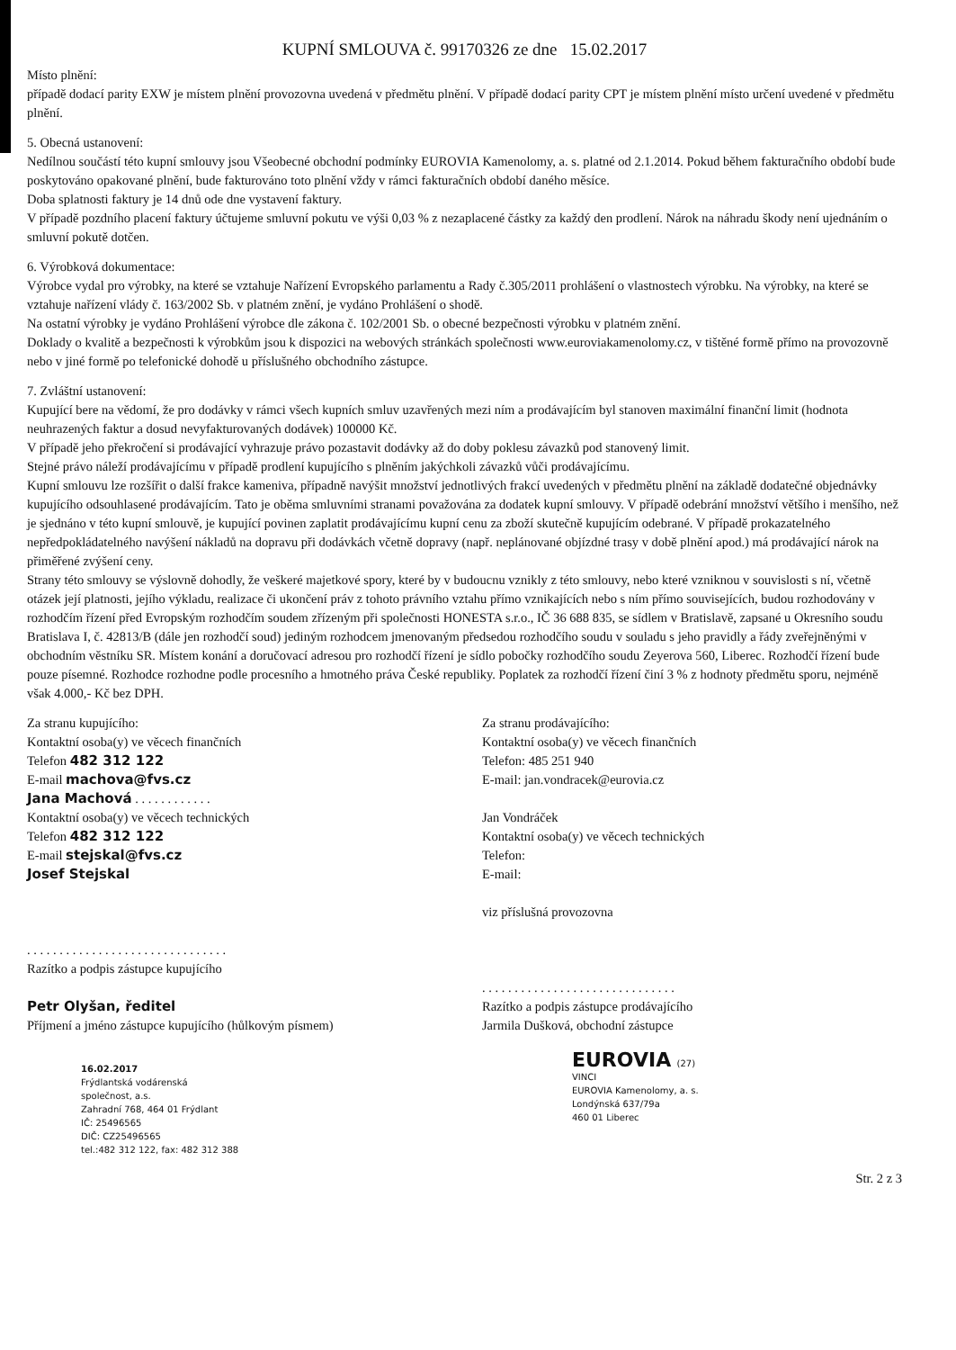KUPNÍ SMLOUVA č. 99170326 ze dne 15.02.2017
Místo plnění:
případě dodací parity EXW je místem plnění provozovna uvedená v předmětu plnění. V případě dodací parity CPT je místem plnění místo určení uvedené v předmětu plnění.
5. Obecná ustanovení:
Nedílnou součástí této kupní smlouvy jsou Všeobecné obchodní podmínky EUROVIA Kamenolomy, a. s. platné od 2.1.2014. Pokud během fakturačního období bude poskytováno opakované plnění, bude fakturováno toto plnění vždy v rámci fakturačních období daného měsíce.
Doba splatnosti faktury je 14 dnů ode dne vystavení faktury.
V případě pozdního placení faktury účtujeme smluvní pokutu ve výši 0,03 % z nezaplacené částky za každý den prodlení. Nárok na náhradu škody není ujednáním o smluvní pokutě dotčen.
6. Výrobková dokumentace:
Výrobce vydal pro výrobky, na které se vztahuje Nařízení Evropského parlamentu a Rady č.305/2011 prohlášení o vlastnostech výrobku. Na výrobky, na které se vztahuje nařízení vlády č. 163/2002 Sb. v platném znění, je vydáno Prohlášení o shodě.
Na ostatní výrobky je vydáno Prohlášení výrobce dle zákona č. 102/2001 Sb. o obecné bezpečnosti výrobku v platném znění.
Doklady o kvalitě a bezpečnosti k výrobkům jsou k dispozici na webových stránkách společnosti www.euroviakamenolomy.cz, v tištěné formě přímo na provozovně nebo v jiné formě po telefonické dohodě u příslušného obchodního zástupce.
7. Zvláštní ustanovení:
Kupující bere na vědomí, že pro dodávky v rámci všech kupních smluv uzavřených mezi ním a prodávajícím byl stanoven maximální finanční limit (hodnota neuhrazených faktur a dosud nevyfakturovaných dodávek) 100000 Kč.
V případě jeho překročení si prodávající vyhrazuje právo pozastavit dodávky až do doby poklesu závazků pod stanovený limit.
Stejné právo náleží prodávajícímu v případě prodlení kupujícího s plněním jakýchkoli závazků vůči prodávajícímu.
Kupní smlouvu lze rozšířit o další frakce kameniva, případně navýšit množství jednotlivých frakcí uvedených v předmětu plnění na základě dodatečné objednávky kupujícího odsouhlasené prodávajícím. Tato je oběma smluvními stranami považována za dodatek kupní smlouvy. V případě odebrání množství většího i menšího, než je sjednáno v této kupní smlouvě, je kupující povinen zaplatit prodávajícímu kupní cenu za zboží skutečně kupujícím odebrané. V případě prokazatelného nepředpokládatelného navýšení nákladů na dopravu při dodávkách včetně dopravy (např. neplánované objízdné trasy v době plnění apod.) má prodávající nárok na přiměřené zvýšení ceny.
Strany této smlouvy se výslovně dohodly, že veškeré majetkové spory, které by v budoucnu vznikly z této smlouvy, nebo které vzniknou v souvislosti s ní, včetně otázek její platnosti, jejího výkladu, realizace či ukončení práv z tohoto právního vztahu přímo vznikajících nebo s ním přímo souvisejících, budou rozhodovány v rozhodčím řízení před Evropským rozhodčím soudem zřízeným při společnosti HONESTA s.r.o., IČ 36 688 835, se sídlem v Bratislavě, zapsané u Okresního soudu Bratislava I, č. 42813/B (dále jen rozhodčí soud) jediným rozhodcem jmenovaným předsedou rozhodčího soudu v souladu s jeho pravidly a řády zveřejněnými v obchodním věstníku SR. Místem konání a doručovací adresou pro rozhodčí řízení je sídlo pobočky rozhodčího soudu Zeyerova 560, Liberec. Rozhodčí řízení bude pouze písemné. Rozhodce rozhodne podle procesního a hmotného práva České republiky. Poplatek za rozhodčí řízení činí 3 % z hodnoty předmětu sporu, nejméně však 4.000,- Kč bez DPH.
Za stranu kupujícího:
Kontaktní osoba(y) ve věcech finančních
Telefon 482 312 122
E-mail machova@fvs.cz
Jana Machová . . . . . . . . . . . .
Kontaktní osoba(y) ve věcech technických
Telefon 482 312 122
E-mail stejskal@fvs.cz
Josef Stejskal
. . . . . . . . . . . . . . . . . . . . . . . . . . . . . . .
Razítko a podpis zástupce kupujícího
Petr Olyšan, ředitel
Příjmení a jméno zástupce kupujícího (hůlkovým písmem)
16.02.2017
Frýdlantská vodárenská
společnost, a.s.
Zahradní 768, 464 01 Frýdlant
IČ: 25496565
DIČ: CZ25496565
tel.:482 312 122, fax: 482 312 388
Za stranu prodávajícího:
Kontaktní osoba(y) ve věcech finančních
Telefon: 485 251 940
E-mail: jan.vondracek@eurovia.cz
Jan Vondráček
Kontaktní osoba(y) ve věcech technických
Telefon:
E-mail:
viz příslušná provozovna
. . . . . . . . . . . . . . . . . . . . . . . . . . . . . .
Razítko a podpis zástupce prodávajícího
Jarmila Dušková, obchodní zástupce
EUROVIA (27)
VINCI
EUROVIA Kamenolomy, a. s.
Londýnská 637/79a
460 01 Liberec
Str. 2 z 3